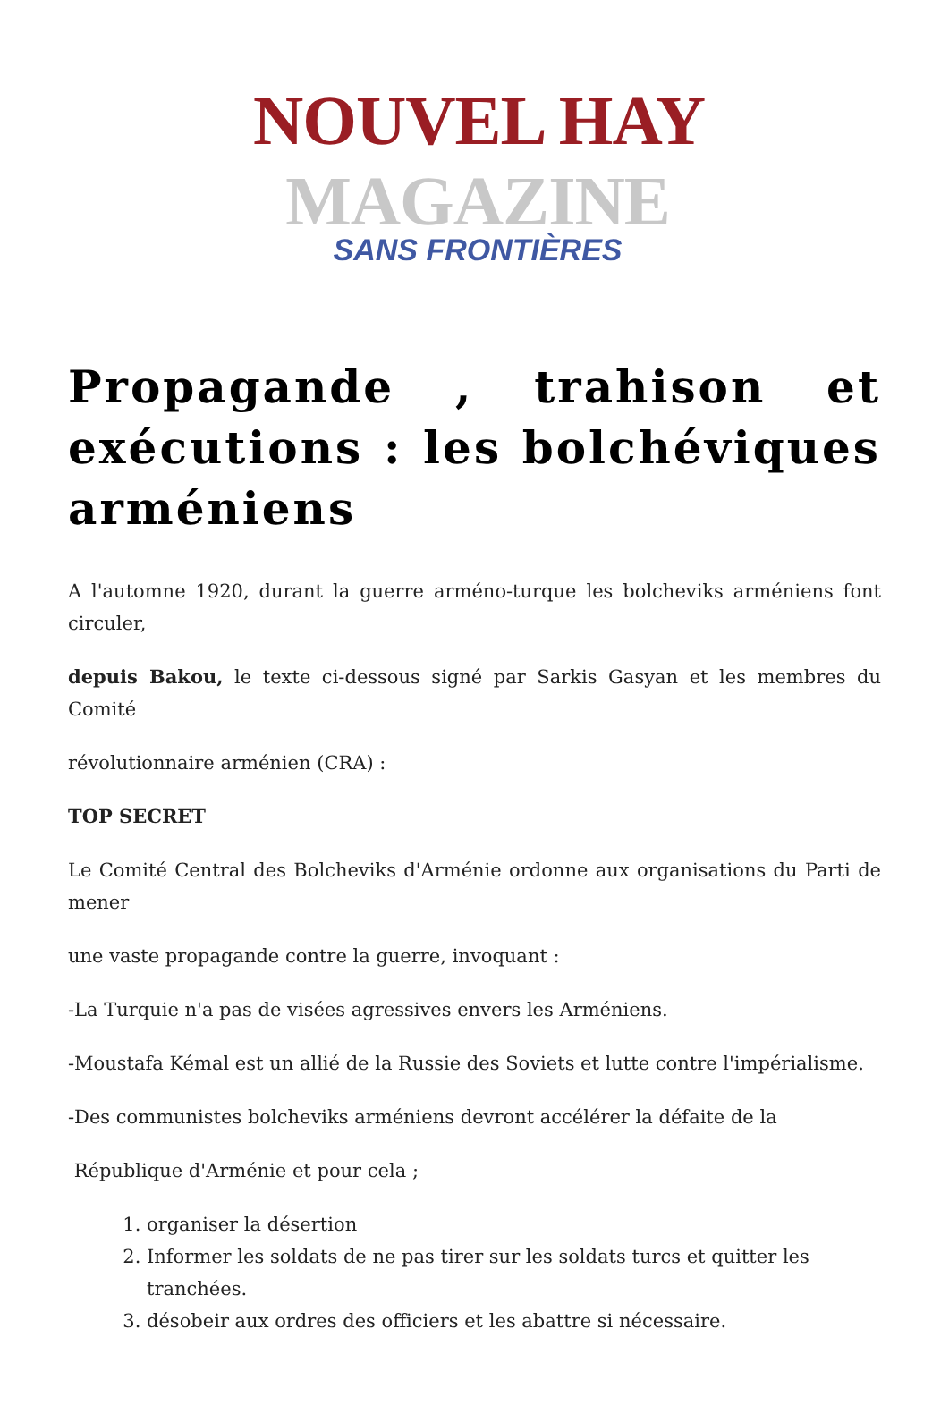NOUVEL HAY MAGAZINE
SANS FRONTIÈRES
Propagande , trahison et exécutions : les bolchéviques arméniens
A l'automne 1920, durant la guerre arméno-turque les bolcheviks arméniens font circuler,
depuis Bakou, le texte ci-dessous signé par Sarkis Gasyan et les membres du Comité
révolutionnaire arménien (CRA) :
TOP SECRET
Le Comité Central des Bolcheviks d'Arménie ordonne aux organisations du Parti de mener
une vaste propagande contre la guerre, invoquant :
-La Turquie n'a pas de visées agressives envers les Arméniens.
-Moustafa Kémal est un allié de la Russie des Soviets et lutte contre l'impérialisme.
-Des communistes bolcheviks arméniens devront accélérer la défaite de la
République d'Arménie et pour cela ;
1. organiser la désertion
2. Informer les soldats de ne pas tirer sur les soldats turcs et quitter les tranchées.
3. désobeir aux ordres des officiers et les abattre si nécessaire.